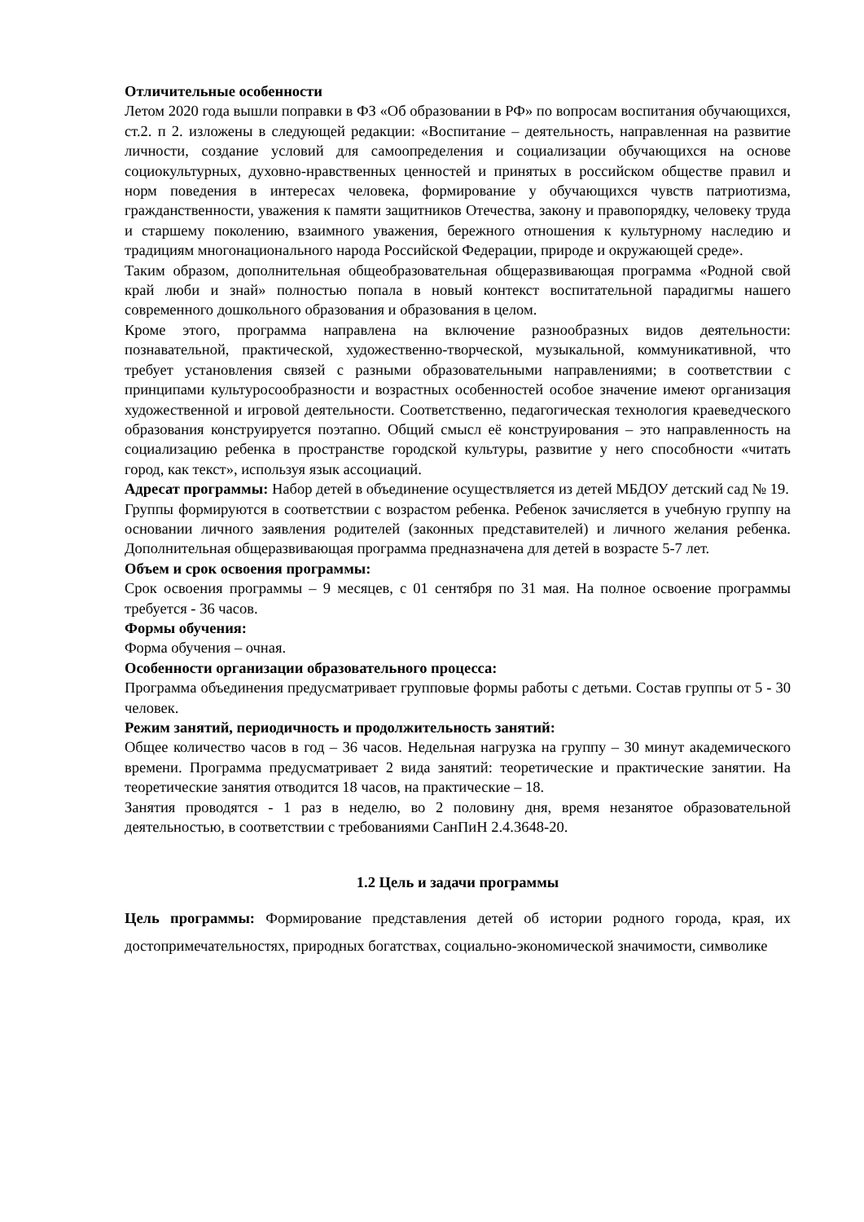Отличительные особенности
Летом 2020 года вышли поправки в ФЗ «Об образовании в РФ» по вопросам воспитания обучающихся, ст.2. п 2. изложены в следующей редакции: «Воспитание – деятельность, направленная на развитие личности, создание условий для самоопределения и социализации обучающихся на основе социокультурных, духовно-нравственных ценностей и принятых в российском обществе правил и норм поведения в интересах человека, формирование у обучающихся чувств патриотизма, гражданственности, уважения к памяти защитников Отечества, закону и правопорядку, человеку труда и старшему поколению, взаимного уважения, бережного отношения к культурному наследию и традициям многонационального народа Российской Федерации, природе и окружающей среде».
Таким образом, дополнительная общеобразовательная общеразвивающая программа «Родной свой край люби и знай» полностью попала в новый контекст воспитательной парадигмы нашего современного дошкольного образования и образования в целом.
Кроме этого, программа направлена на включение разнообразных видов деятельности: познавательной, практической, художественно-творческой, музыкальной, коммуникативной, что требует установления связей с разными образовательными направлениями; в соответствии с принципами культуросообразности и возрастных особенностей особое значение имеют организация художественной и игровой деятельности. Соответственно, педагогическая технология краеведческого образования конструируется поэтапно. Общий смысл её конструирования – это направленность на социализацию ребенка в пространстве городской культуры, развитие у него способности «читать город, как текст», используя язык ассоциаций.
Адресат программы: Набор детей в объединение осуществляется из детей МБДОУ детский сад № 19.
Группы формируются в соответствии с возрастом ребенка. Ребенок зачисляется в учебную группу на основании личного заявления родителей (законных представителей) и личного желания ребенка. Дополнительная общеразвивающая программа предназначена для детей в возрасте 5-7 лет.
Объем и срок освоения программы:
Срок освоения программы – 9 месяцев, с 01 сентября по 31 мая. На полное освоение программы требуется - 36 часов.
Формы обучения:
Форма обучения – очная.
Особенности организации образовательного процесса:
Программа объединения предусматривает групповые формы работы с детьми. Состав группы от 5 - 30 человек.
Режим занятий, периодичность и продолжительность занятий:
Общее количество часов в год – 36 часов. Недельная нагрузка на группу – 30 минут академического времени. Программа предусматривает 2 вида занятий: теоретические и практические занятии. На теоретические занятия отводится 18 часов, на практические – 18.
Занятия проводятся - 1 раз в неделю, во 2 половину дня, время незанятое образовательной деятельностью, в соответствии с требованиями СанПиН 2.4.3648-20.
1.2 Цель и задачи программы
Цель программы: Формирование представления детей об истории родного города, края, их достопримечательностях, природных богатствах, социально-экономической значимости, символике